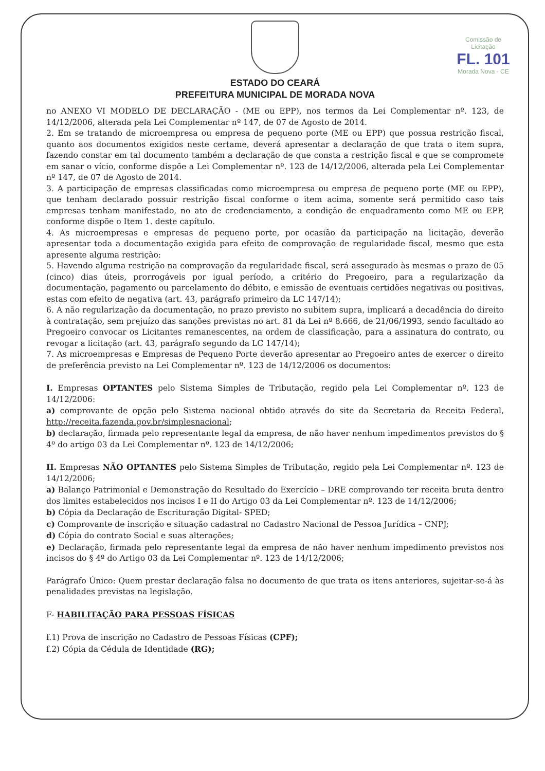Comissão de Licitação
FL. 101
Morada Nova - CE
ESTADO DO CEARÁ
PREFEITURA MUNICIPAL DE MORADA NOVA
no ANEXO VI MODELO DE DECLARAÇÃO - (ME ou EPP), nos termos da Lei Complementar nº. 123, de 14/12/2006, alterada pela Lei Complementar nº 147, de 07 de Agosto de 2014.
2. Em se tratando de microempresa ou empresa de pequeno porte (ME ou EPP) que possua restrição fiscal, quanto aos documentos exigidos neste certame, deverá apresentar a declaração de que trata o item supra, fazendo constar em tal documento também a declaração de que consta a restrição fiscal e que se compromete em sanar o vício, conforme dispõe a Lei Complementar nº. 123 de 14/12/2006, alterada pela Lei Complementar nº 147, de 07 de Agosto de 2014.
3. A participação de empresas classificadas como microempresa ou empresa de pequeno porte (ME ou EPP), que tenham declarado possuir restrição fiscal conforme o item acima, somente será permitido caso tais empresas tenham manifestado, no ato de credenciamento, a condição de enquadramento como ME ou EPP, conforme dispõe o Item 1. deste capítulo.
4. As microempresas e empresas de pequeno porte, por ocasião da participação na licitação, deverão apresentar toda a documentação exigida para efeito de comprovação de regularidade fiscal, mesmo que esta apresente alguma restrição:
5. Havendo alguma restrição na comprovação da regularidade fiscal, será assegurado às mesmas o prazo de 05 (cinco) dias úteis, prorrogáveis por igual período, a critério do Pregoeiro, para a regularização da documentação, pagamento ou parcelamento do débito, e emissão de eventuais certidões negativas ou positivas, estas com efeito de negativa (art. 43, parágrafo primeiro da LC 147/14);
6. A não regularização da documentação, no prazo previsto no subitem supra, implicará a decadência do direito à contratação, sem prejuízo das sanções previstas no art. 81 da Lei nº 8.666, de 21/06/1993, sendo facultado ao Pregoeiro convocar os Licitantes remanescentes, na ordem de classificação, para a assinatura do contrato, ou revogar a licitação (art. 43, parágrafo segundo da LC 147/14);
7. As microempresas e Empresas de Pequeno Porte deverão apresentar ao Pregoeiro antes de exercer o direito de preferência previsto na Lei Complementar nº. 123 de 14/12/2006 os documentos:
I. Empresas OPTANTES pelo Sistema Simples de Tributação, regido pela Lei Complementar nº. 123 de 14/12/2006:
a) comprovante de opção pelo Sistema nacional obtido através do site da Secretaria da Receita Federal, http://receita.fazenda.gov.br/simplesnacional;
b) declaração, firmada pelo representante legal da empresa, de não haver nenhum impedimentos previstos do § 4º do artigo 03 da Lei Complementar nº. 123 de 14/12/2006;
II. Empresas NÃO OPTANTES pelo Sistema Simples de Tributação, regido pela Lei Complementar nº. 123 de 14/12/2006;
a) Balanço Patrimonial e Demonstração do Resultado do Exercício – DRE comprovando ter receita bruta dentro dos limites estabelecidos nos incisos I e II do Artigo 03 da Lei Complementar nº. 123 de 14/12/2006;
b) Cópia da Declaração de Escrituração Digital- SPED;
c) Comprovante de inscrição e situação cadastral no Cadastro Nacional de Pessoa Jurídica – CNPJ;
d) Cópia do contrato Social e suas alterações;
e) Declaração, firmada pelo representante legal da empresa de não haver nenhum impedimento previstos nos incisos do § 4º do Artigo 03 da Lei Complementar nº. 123 de 14/12/2006;
Parágrafo Único: Quem prestar declaração falsa no documento de que trata os itens anteriores, sujeitar-se-á às penalidades previstas na legislação.
F- HABILITAÇÃO PARA PESSOAS FÍSICAS
f.1) Prova de inscrição no Cadastro de Pessoas Físicas (CPF);
f.2) Cópia da Cédula de Identidade (RG);